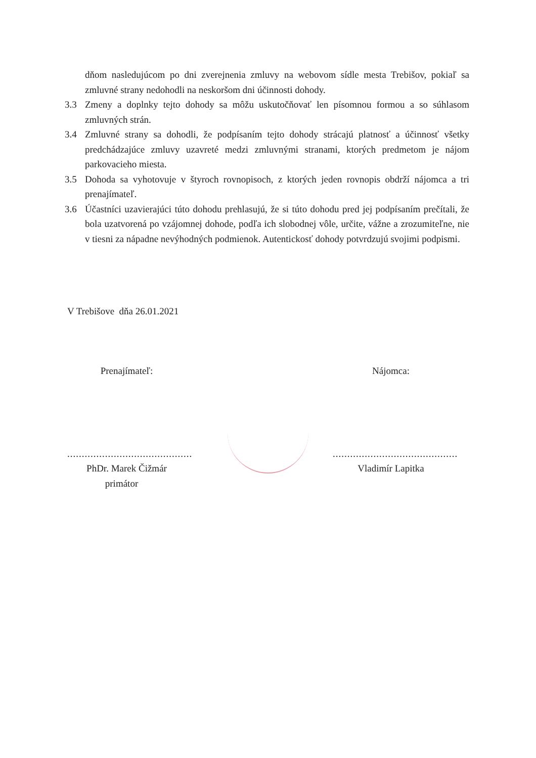dňom nasledujúcom po dni zverejnenia zmluvy na webovom sídle mesta Trebišov, pokiaľ sa zmluvné strany nedohodli na neskoršom dni účinnosti dohody.
3.3 Zmeny a doplnky tejto dohody sa môžu uskutočňovať len písomnou formou a so súhlasom zmluvných strán.
3.4 Zmluvné strany sa dohodli, že podpísaním tejto dohody strácajú platnosť a účinnosť všetky predchádzajúce zmluvy uzavreté medzi zmluvnými stranami, ktorých predmetom je nájom parkovacieho miesta.
3.5 Dohoda sa vyhotovuje v štyroch rovnopisoch, z ktorých jeden rovnopis obdrží nájomca a tri prenajímateľ.
3.6 Účastníci uzavierajúci túto dohodu prehlasujú, že si túto dohodu pred jej podpísaním prečítali, že bola uzatvorená po vzájomnej dohode, podľa ich slobodnej vôle, určite, vážne a zrozumiteľne, nie v tiesni za nápadne nevýhodných podmienok. Autentickosť dohody potvrdzujú svojimi podpismi.
V Trebišove dňa 26.01.2021
Prenajímateľ:
...........................................
PhDr. Marek Čižmár
primátor
Nájomca:
...........................................
Vladimír Lapitka